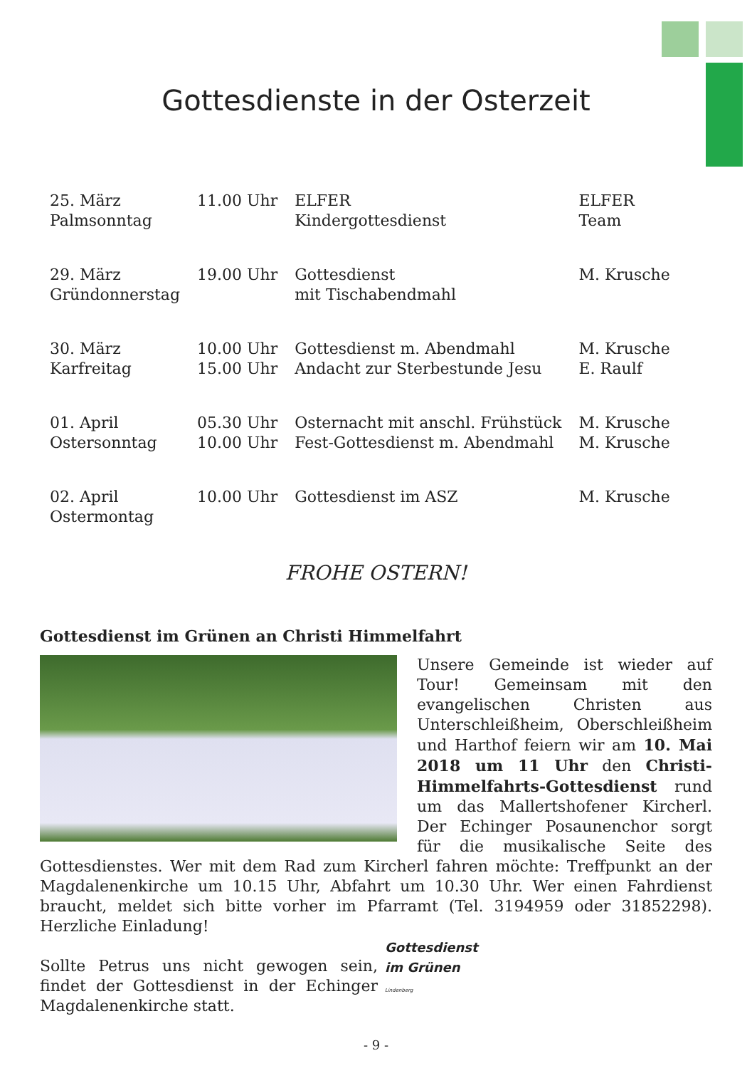Gottesdienste in der Osterzeit
| 25. März Palmsonntag | 11.00 Uhr | ELFER Kindergottesdienst | ELFER Team |
| 29. März Gründonnerstag | 19.00 Uhr | Gottesdienst mit Tischabendmahl | M. Krusche |
| 30. März Karfreitag | 10.00 Uhr 15.00 Uhr | Gottesdienst m. Abendmahl Andacht zur Sterbestunde Jesu | M. Krusche E. Raulf |
| 01. April Ostersonntag | 05.30 Uhr 10.00 Uhr | Osternacht mit anschl. Frühstück Fest-Gottesdienst m. Abendmahl | M. Krusche M. Krusche |
| 02. April Ostermontag | 10.00 Uhr | Gottesdienst im ASZ | M. Krusche |
FROHE OSTERN!
Gottesdienst im Grünen an Christi Himmelfahrt
Unsere Gemeinde ist wieder auf Tour! Gemeinsam mit den evangelischen Christen aus Unterschleißheim, Oberschleißheim und Harthof feiern wir am 10. Mai 2018 um 11 Uhr den Christi-Himmelfahrts-Gottesdienst rund um das Mallertshofener Kircherl. Der Echinger Posaunenchor sorgt für die musikalische Seite des Gottesdienstes. Wer mit dem Rad zum Kircherl fahren möchte: Treffpunkt an der Magdalenenkirche um 10.15 Uhr, Abfahrt um 10.30 Uhr. Wer einen Fahrdienst braucht, meldet sich bitte vorher im Pfarramt (Tel. 3194959 oder 31852298). Herzliche Einladung!
Gottesdienst
im Grünen
Lindenberg
Sollte Petrus uns nicht gewogen sein, findet der Gottesdienst in der Echinger Magdalenenkirche statt.
- 9 -